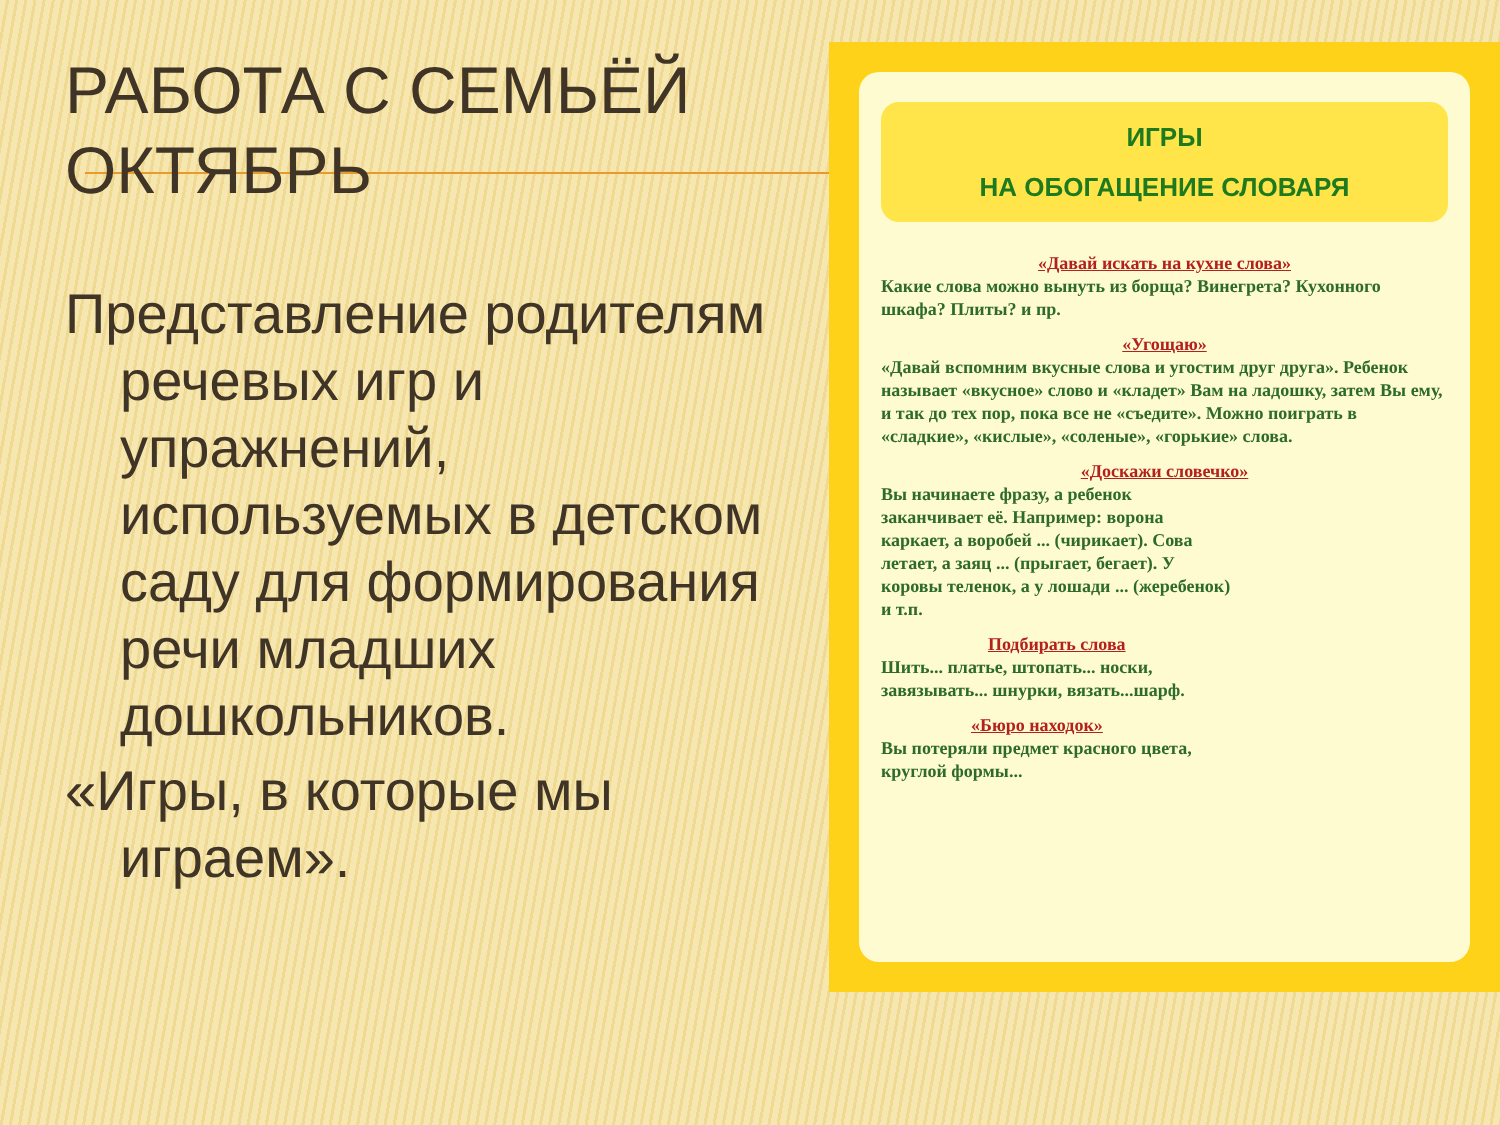РАБОТА С СЕМЬЁЙ ОКТЯБРЬ
Представление родителям речевых игр и упражнений, используемых в детском саду для формирования речи младших дошкольников.
«Игры, в которые мы играем».
ИГРЫ
НА ОБОГАЩЕНИЕ СЛОВАРЯ
«Давай искать на кухне слова»
Какие слова можно вынуть из борща? Винегрета? Кухонного шкафа? Плиты? и пр.
«Угощаю»
«Давай вспомним вкусные слова и угостим друг друга». Ребенок называет «вкусное» слово и «кладет» Вам на ладошку, затем Вы ему, и так до тех пор, пока все не «съедите». Можно поиграть в «сладкие», «кислые», «соленые», «горькие» слова.
«Доскажи словечко»
Вы начинаете фразу, а ребенок заканчивает её. Например: ворона каркает, а воробей ... (чирикает). Сова летает, а заяц ... (прыгает, бегает). У коровы теленок, а у лошади ... (жеребенок) и т.п.
Подбирать слова
Шить... платье, штопать... носки, завязывать... шнурки, вязать...шарф.
«Бюро находок»
Вы потеряли предмет красного цвета, круглой формы...